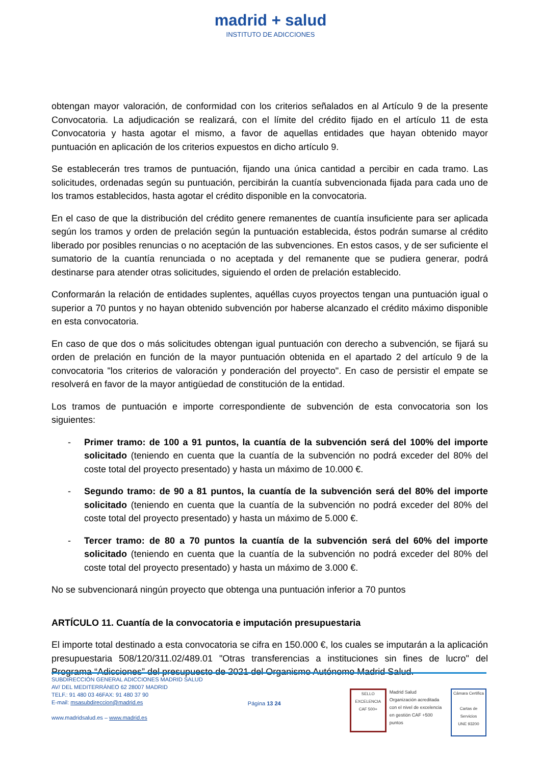madrid + salud
INSTITUTO DE ADICCIONES
obtengan mayor valoración, de conformidad con los criterios señalados en al Artículo 9 de la presente Convocatoria. La adjudicación se realizará, con el límite del crédito fijado en el artículo 11 de esta Convocatoria y hasta agotar el mismo, a favor de aquellas entidades que hayan obtenido mayor puntuación en aplicación de los criterios expuestos en dicho artículo 9.
Se establecerán tres tramos de puntuación, fijando una única cantidad a percibir en cada tramo. Las solicitudes, ordenadas según su puntuación, percibirán la cuantía subvencionada fijada para cada uno de los tramos establecidos, hasta agotar el crédito disponible en la convocatoria.
En el caso de que la distribución del crédito genere remanentes de cuantía insuficiente para ser aplicada según los tramos y orden de prelación según la puntuación establecida, éstos podrán sumarse al crédito liberado por posibles renuncias o no aceptación de las subvenciones. En estos casos, y de ser suficiente el sumatorio de la cuantía renunciada o no aceptada y del remanente que se pudiera generar, podrá destinarse para atender otras solicitudes, siguiendo el orden de prelación establecido.
Conformarán la relación de entidades suplentes, aquéllas cuyos proyectos tengan una puntuación igual o superior a 70 puntos y no hayan obtenido subvención por haberse alcanzado el crédito máximo disponible en esta convocatoria.
En caso de que dos o más solicitudes obtengan igual puntuación con derecho a subvención, se fijará su orden de prelación en función de la mayor puntuación obtenida en el apartado 2 del artículo 9 de la convocatoria "los criterios de valoración y ponderación del proyecto". En caso de persistir el empate se resolverá en favor de la mayor antigüedad de constitución de la entidad.
Los tramos de puntuación e importe correspondiente de subvención de esta convocatoria son los siguientes:
- Primer tramo: de 100 a 91 puntos, la cuantía de la subvención será del 100% del importe solicitado (teniendo en cuenta que la cuantía de la subvención no podrá exceder del 80% del coste total del proyecto presentado) y hasta un máximo de 10.000 €.
- Segundo tramo: de 90 a 81 puntos, la cuantía de la subvención será del 80% del importe solicitado (teniendo en cuenta que la cuantía de la subvención no podrá exceder del 80% del coste total del proyecto presentado) y hasta un máximo de 5.000 €.
- Tercer tramo: de 80 a 70 puntos la cuantía de la subvención será del 60% del importe solicitado (teniendo en cuenta que la cuantía de la subvención no podrá exceder del 80% del coste total del proyecto presentado) y hasta un máximo de 3.000 €.
No se subvencionará ningún proyecto que obtenga una puntuación inferior a 70 puntos
ARTÍCULO 11. Cuantía de la convocatoria e imputación presupuestaria
El importe total destinado a esta convocatoria se cifra en 150.000 €, los cuales se imputarán a la aplicación presupuestaria 508/120/311.02/489.01 "Otras transferencias a instituciones sin fines de lucro" del Programa “Adicciones” del presupuesto de 2021 del Organismo Autónomo Madrid Salud.
SUBDIRECCIÓN GENERAL ADICCIONES MADRID SALUD
AV/ DEL MEDITERRÁNEO 62 28007 MADRID
TELF.: 91 480 03 46FAX: 91 480 37 90
E-mail: msasubdireccion@madrid.es
www.madridsalud.es – www.madrid.es
Página 13 24
SELLO EXCELENCIA
CAF 500+
Madrid Salud
Organización acreditada
con el nivel de excelencia
en gestión CAF +500 puntos
Cámara Certifica
Cartas de Servicios
UNE 93200